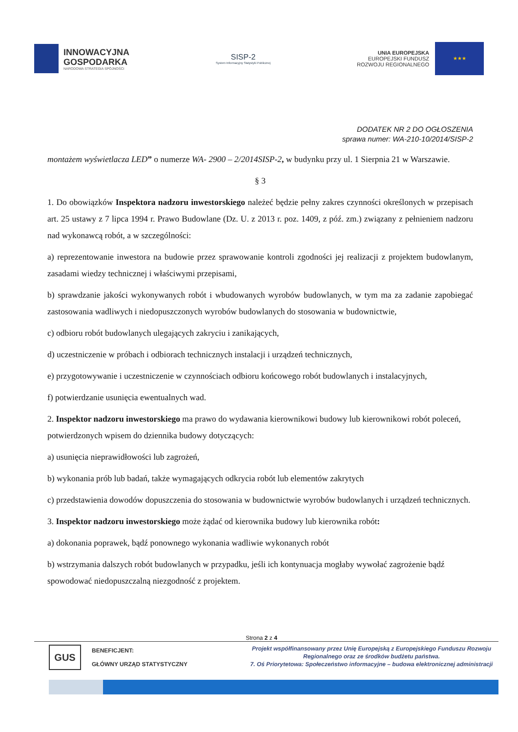INNOWACYJNA
GOSPODARKA
NARODOWA STRATEGIA SPÓJNOŚCI
SISP-2
System Informacyjny Statystyki Publicznej
UNIA EUROPEJSKA
EUROPEJSKI FUNDUSZ
ROZWOJU REGIONALNEGO
★★★
DODATEK NR 2 DO OGŁOSZENIA
sprawa numer: WA-210-10/2014/SISP-2
montażem wyświetlacza LED” o numerze WA- 2900 – 2/2014SISP-2, w budynku przy ul. 1 Sierpnia 21 w Warszawie.
§ 3
1. Do obowiązków Inspektora nadzoru inwestorskiego należeć będzie pełny zakres czynności określonych w przepisach art. 25 ustawy z 7 lipca 1994 r. Prawo Budowlane (Dz. U. z 2013 r. poz. 1409, z póź. zm.) związany z pełnieniem nadzoru nad wykonawcą robót, a w szczególności:
a) reprezentowanie inwestora na budowie przez sprawowanie kontroli zgodności jej realizacji z projektem budowlanym, zasadami wiedzy technicznej i właściwymi przepisami,
b) sprawdzanie jakości wykonywanych robót i wbudowanych wyrobów budowlanych, w tym ma za zadanie zapobiegać zastosowania wadliwych i niedopuszczonych wyrobów budowlanych do stosowania w budownictwie,
c) odbioru robót budowlanych ulegających zakryciu i zanikających,
d) uczestniczenie w próbach i odbiorach technicznych instalacji i urządzeń technicznych,
e) przygotowywanie i uczestniczenie w czynnościach odbioru końcowego robót budowlanych i instalacyjnych,
f) potwierdzanie usunięcia ewentualnych wad.
2. Inspektor nadzoru inwestorskiego ma prawo do wydawania kierownikowi budowy lub kierownikowi robót poleceń, potwierdzonych wpisem do dziennika budowy dotyczących:
a) usunięcia nieprawidłowości lub zagrożeń,
b) wykonania prób lub badań, także wymagających odkrycia robót lub elementów zakrytych
c) przedstawienia dowodów dopuszczenia do stosowania w budownictwie wyrobów budowlanych i urządzeń technicznych.
3. Inspektor nadzoru inwestorskiego może żądać od kierownika budowy lub kierownika robót:
a) dokonania poprawek, bądź ponownego wykonania wadliwie wykonanych robót
b) wstrzymania dalszych robót budowlanych w przypadku, jeśli ich kontynuacja mogłaby wywołać zagrożenie bądź spowodować niedopuszczalną niezgodność z projektem.
Strona 2 z 4
GUS
BENEFICJENT:
GŁÓWNY URZĄD STATYSTYCZNY
Projekt współfinansowany przez Unię Europejską z Europejskiego Funduszu Rozwoju Regionalnego oraz ze środków budżetu państwa.
7. Oś Priorytetowa: Społeczeństwo informacyjne – budowa elektronicznej administracji